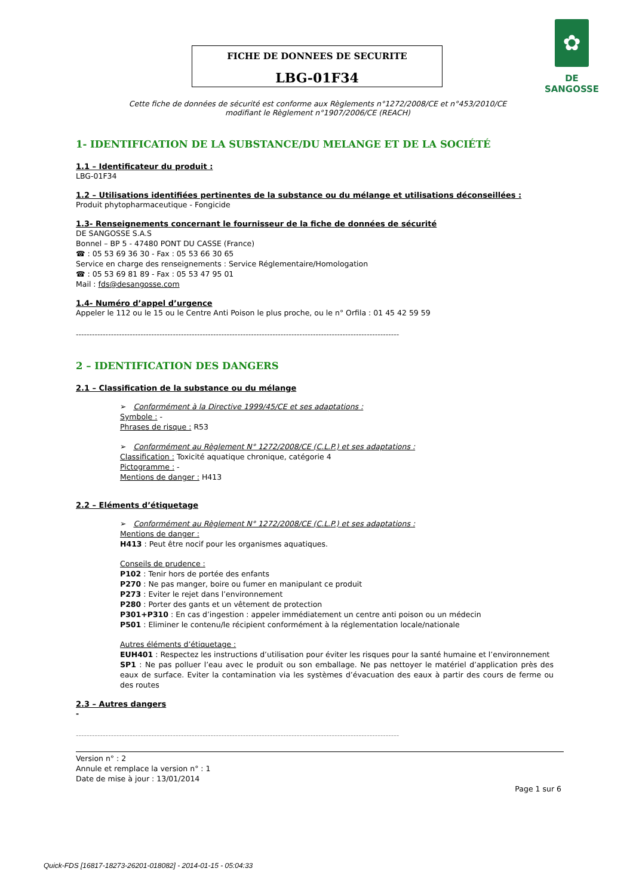✿
DE SANGOSSE
FICHE DE DONNEES DE SECURITE
LBG-01F34
Cette fiche de données de sécurité est conforme aux Règlements n°1272/2008/CE et n°453/2010/CE
modifiant le Règlement n°1907/2006/CE (REACH)
1- IDENTIFICATION DE LA SUBSTANCE/DU MELANGE ET DE LA SOCIÉTÉ
1.1 – Identificateur du produit :
LBG-01F34
1.2 – Utilisations identifiées pertinentes de la substance ou du mélange et utilisations déconseillées :
Produit phytopharmaceutique - Fongicide
1.3- Renseignements concernant le fournisseur de la fiche de données de sécurité
DE SANGOSSE S.A.S
Bonnel – BP 5 - 47480 PONT DU CASSE (France)
☎ : 05 53 69 36 30 - Fax : 05 53 66 30 65
Service en charge des renseignements : Service Réglementaire/Homologation
☎ : 05 53 69 81 89 - Fax : 05 53 47 95 01
Mail : fds@desangosse.com
1.4- Numéro d’appel d’urgence
Appeler le 112 ou le 15 ou le Centre Anti Poison le plus proche, ou le n° Orfila : 01 45 42 59 59
------------------------------------------------------------------------------------------------------------------------
2 – IDENTIFICATION DES DANGERS
2.1 – Classification de la substance ou du mélange
➢ Conformément à la Directive 1999/45/CE et ses adaptations :
Symbole : -
Phrases de risque : R53
➢ Conformément au Règlement N° 1272/2008/CE (C.L.P.) et ses adaptations :
Classification : Toxicité aquatique chronique, catégorie 4
Pictogramme : -
Mentions de danger : H413
2.2 – Eléments d’étiquetage
➢ Conformément au Règlement N° 1272/2008/CE (C.L.P.) et ses adaptations :
Mentions de danger :
H413 : Peut être nocif pour les organismes aquatiques.
Conseils de prudence :
P102 : Tenir hors de portée des enfants
P270 : Ne pas manger, boire ou fumer en manipulant ce produit
P273 : Eviter le rejet dans l’environnement
P280 : Porter des gants et un vêtement de protection
P301+P310 : En cas d’ingestion : appeler immédiatement un centre anti poison ou un médecin
P501 : Eliminer le contenu/le récipient conformément à la réglementation locale/nationale
Autres éléments d’étiquetage :
EUH401 : Respectez les instructions d’utilisation pour éviter les risques pour la santé humaine et l’environnement
SP1 : Ne pas polluer l’eau avec le produit ou son emballage. Ne pas nettoyer le matériel d’application près des eaux de surface. Eviter la contamination via les systèmes d’évacuation des eaux à partir des cours de ferme ou des routes
2.3 – Autres dangers
-
------------------------------------------------------------------------------------------------------------------------
Version n° : 2
Annule et remplace la version n° : 1
Date de mise à jour : 13/01/2014
Page 1 sur 6
Quick-FDS [16817-18273-26201-018082] - 2014-01-15 - 05:04:33